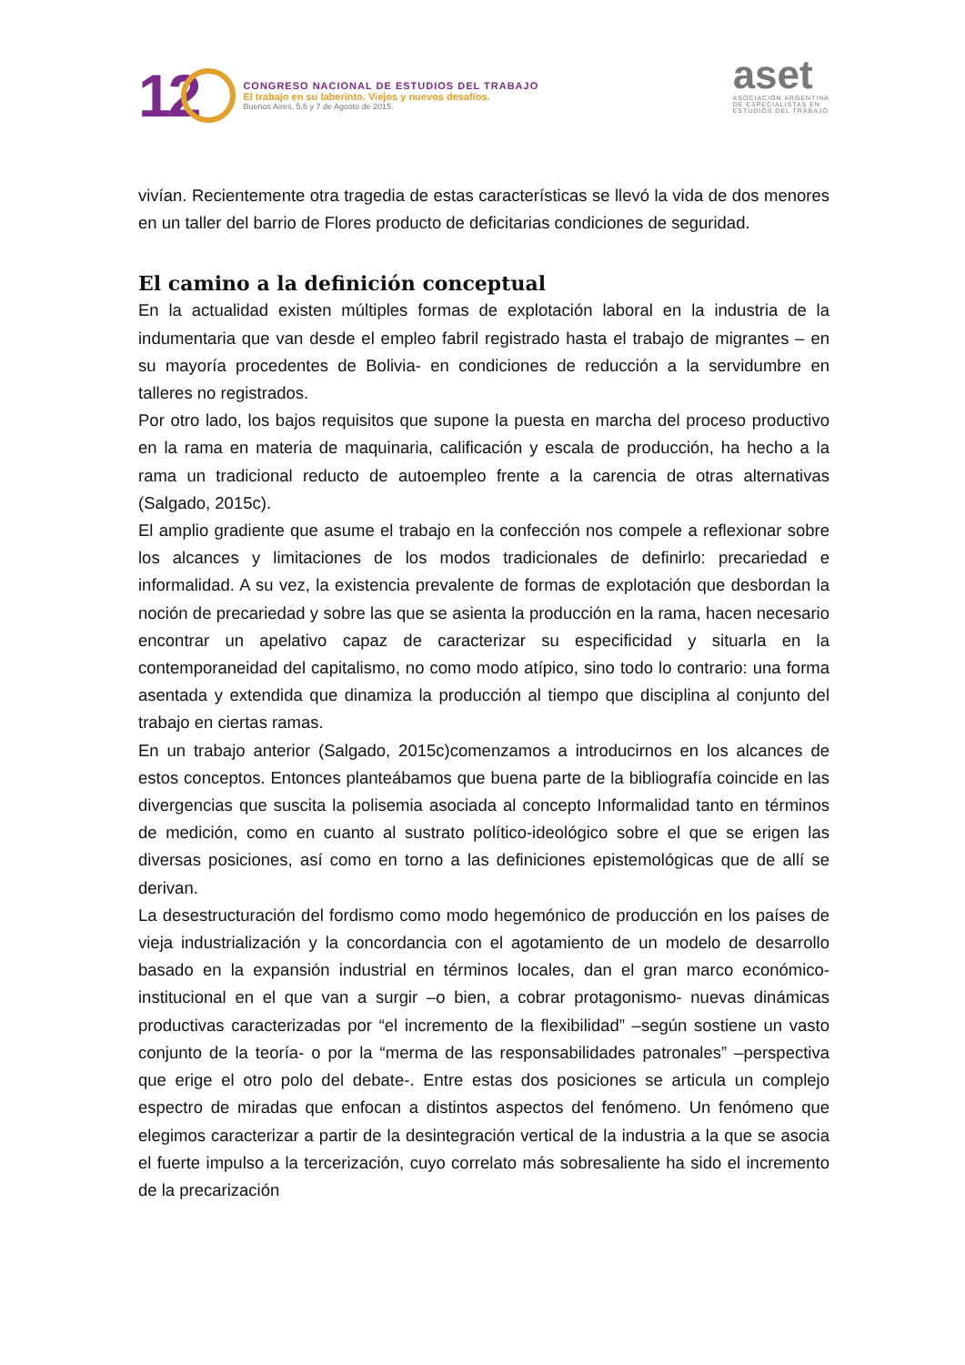12
CONGRESO NACIONAL DE ESTUDIOS DEL TRABAJO
El trabajo en su laberinto. Viejos y nuevos desafíos.
Buenos Aires, 5,6 y 7 de Agosto de 2015.
aset
ASOCIACIÓN ARGENTINA
DE ESPECIALISTAS EN
ESTUDIOS DEL TRABAJO
vivían. Recientemente otra tragedia de estas características se llevó la vida de dos menores en un taller del barrio de Flores producto de deficitarias condiciones de seguridad.
El camino a la definición conceptual
En la actualidad existen múltiples formas de explotación laboral en la industria de la indumentaria que van desde el empleo fabril registrado hasta el trabajo de migrantes – en su mayoría procedentes de Bolivia- en condiciones de reducción a la servidumbre en talleres no registrados.
Por otro lado, los bajos requisitos que supone la puesta en marcha del proceso productivo en la rama en materia de maquinaria, calificación y escala de producción, ha hecho a la rama un tradicional reducto de autoempleo frente a la carencia de otras alternativas (Salgado, 2015c).
El amplio gradiente que asume el trabajo en la confección nos compele a reflexionar sobre los alcances y limitaciones de los modos tradicionales de definirlo: precariedad e informalidad. A su vez, la existencia prevalente de formas de explotación que desbordan la noción de precariedad y sobre las que se asienta la producción en la rama, hacen necesario encontrar un apelativo capaz de caracterizar su especificidad y situarla en la contemporaneidad del capitalismo, no como modo atípico, sino todo lo contrario: una forma asentada y extendida que dinamiza la producción al tiempo que disciplina al conjunto del trabajo en ciertas ramas.
En un trabajo anterior (Salgado, 2015c)comenzamos a introducirnos en los alcances de estos conceptos. Entonces planteábamos que buena parte de la bibliografía coincide en las divergencias que suscita la polisemia asociada al concepto Informalidad tanto en términos de medición, como en cuanto al sustrato político-ideológico sobre el que se erigen las diversas posiciones, así como en torno a las definiciones epistemológicas que de allí se derivan.
La desestructuración del fordismo como modo hegemónico de producción en los países de vieja industrialización y la concordancia con el agotamiento de un modelo de desarrollo basado en la expansión industrial en términos locales, dan el gran marco económico-institucional en el que van a surgir –o bien, a cobrar protagonismo- nuevas dinámicas productivas caracterizadas por “el incremento de la flexibilidad” –según sostiene un vasto conjunto de la teoría- o por la “merma de las responsabilidades patronales” –perspectiva que erige el otro polo del debate-. Entre estas dos posiciones se articula un complejo espectro de miradas que enfocan a distintos aspectos del fenómeno. Un fenómeno que elegimos caracterizar a partir de la desintegración vertical de la industria a la que se asocia el fuerte impulso a la tercerización, cuyo correlato más sobresaliente ha sido el incremento de la precarización